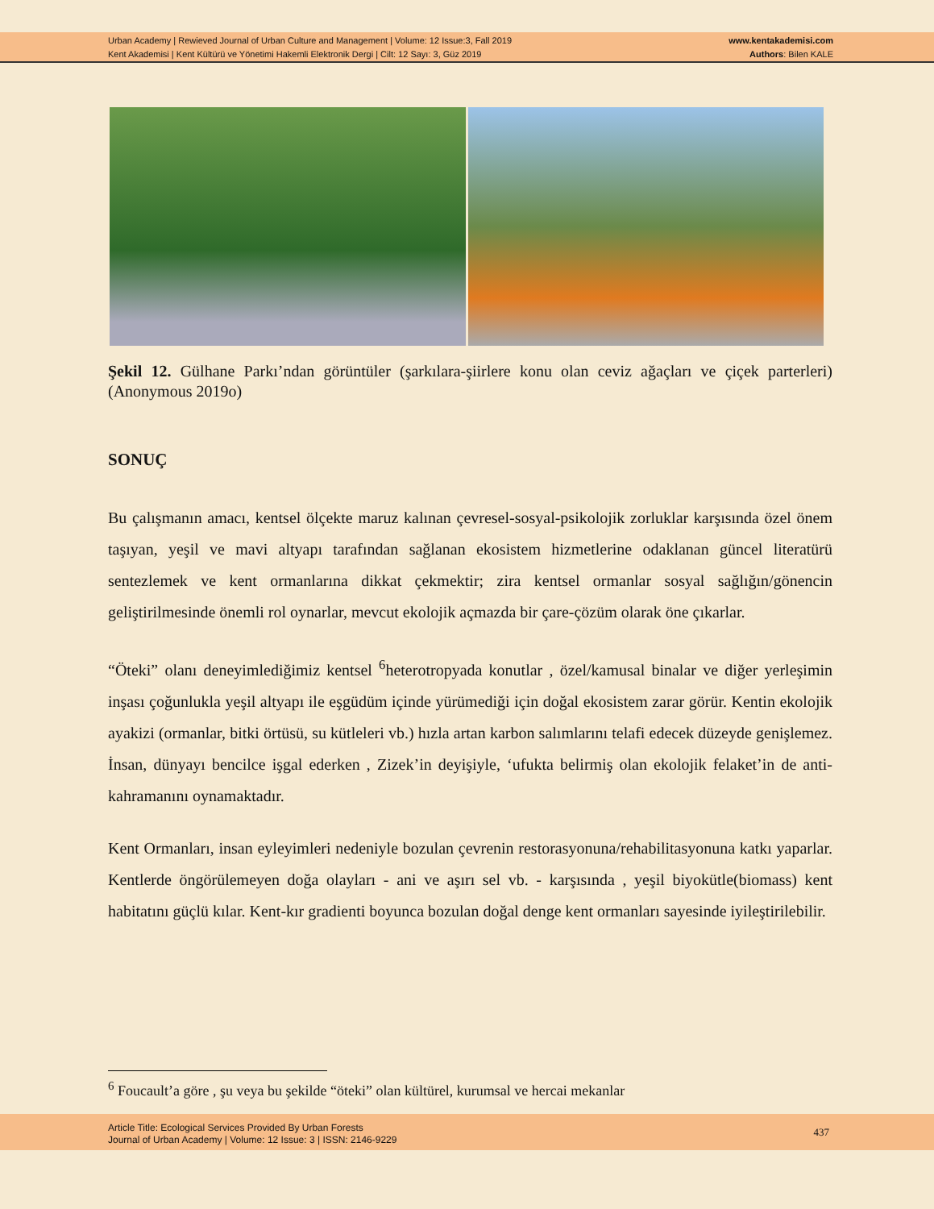Urban Academy | Rewieved Journal of Urban Culture and Management | Volume: 12 Issue:3, Fall 2019
Kent Akademisi | Kent Kültürü ve Yönetimi Hakemli Elektronik Dergi | Cilt: 12 Sayı: 3, Güz 2019
www.kentakademisi.com
Authors: Bilen KALE
Şekil 12. Gülhane Parkı’ndan görüntüler (şarkılara-şiirlere konu olan ceviz ağaçları ve çiçek parterleri) (Anonymous 2019o)
SONUÇ
Bu çalışmanın amacı, kentsel ölçekte maruz kalınan çevresel-sosyal-psikolojik zorluklar karşısında özel önem taşıyan, yeşil ve mavi altyapı tarafından sağlanan ekosistem hizmetlerine odaklanan güncel literatürü sentezlemek ve kent ormanlarına dikkat çekmektir; zira kentsel ormanlar sosyal sağlığın/gönencin geliştirilmesinde önemli rol oynarlar, mevcut ekolojik açmazda bir çare-çözüm olarak öne çıkarlar.
“Öteki” olanı deneyimlediğimiz kentsel <sup>6</sup>heterotropyada konutlar , özel/kamusal binalar ve diğer yerleşimin inşası çoğunlukla yeşil altyapı ile eşgüdüm içinde yürümediği için doğal ekosistem zarar görür. Kentin ekolojik ayakizi (ormanlar, bitki örtüsü, su kütleleri vb.) hızla artan karbon salımlarını telafi edecek düzeyde genişlemez. İnsan, dünyayı bencilce işgal ederken , Zizek’in deyişiyle, ‘ufukta belirmiş olan ekolojik felaket’in de anti-kahramanını oynamaktadır.
Kent Ormanları, insan eyleyimleri nedeniyle bozulan çevrenin restorasyonuna/rehabilitasyonuna katkı yaparlar. Kentlerde öngörülemeyen doğa olayları - ani ve aşırı sel vb. - karşısında , yeşil biyokütle(biomass) kent habitatını güçlü kılar. Kent-kır gradienti boyunca bozulan doğal denge kent ormanları sayesinde iyileştirilebilir.
<sup>6</sup> Foucault’a göre , şu veya bu şekilde “öteki” olan kültürel, kurumsal ve hercai mekanlar
Article Title: Ecological Services Provided By Urban Forests
Journal of Urban Academy | Volume: 12 Issue: 3 | ISSN: 2146-9229
437